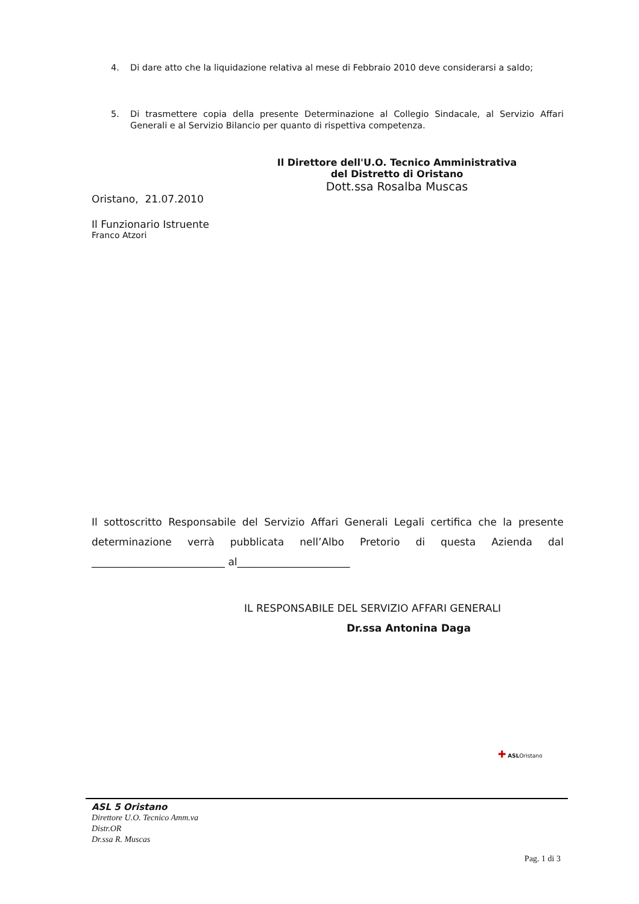4. Di dare atto che la liquidazione relativa al mese di Febbraio 2010 deve considerarsi a saldo;
5. Di trasmettere copia della presente Determinazione al Collegio Sindacale, al Servizio Affari Generali e al Servizio Bilancio per quanto di rispettiva competenza.
Il Direttore dell'U.O. Tecnico Amministrativa
del Distretto di Oristano
Dott.ssa Rosalba Muscas
Oristano, 21.07.2010
Il Funzionario Istruente
Franco Atzori
Il sottoscritto Responsabile del Servizio Affari Generali Legali certifica che la presente determinazione verrà pubblicata nell’Albo Pretorio di questa Azienda dal __________________________ al______________________
IL RESPONSABILE DEL SERVIZIO AFFARI GENERALI
Dr.ssa Antonina Daga
✚ ASLOristano
ASL 5 Oristano
Direttore U.O. Tecnico Amm.va
Distr.OR
Dr.ssa R. Muscas
Pag. 1 di 3